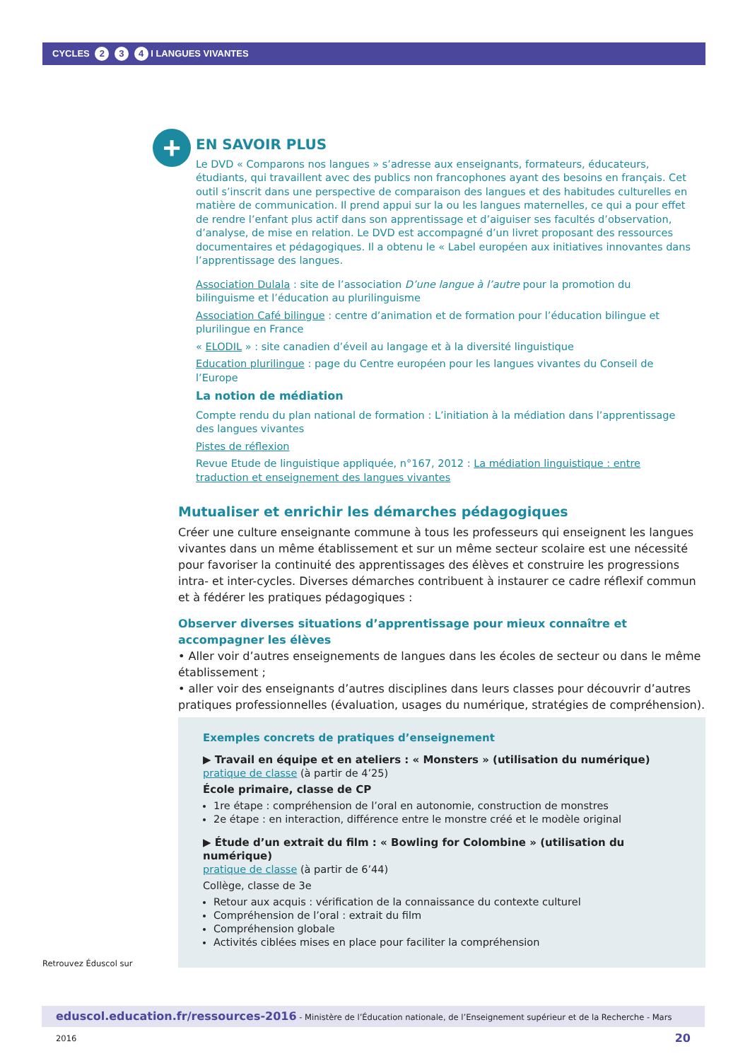CYCLES 2 3 4 I LANGUES VIVANTES
+
EN SAVOIR PLUS
Le DVD « Comparons nos langues » s’adresse aux enseignants, formateurs, éducateurs, étudiants, qui travaillent avec des publics non francophones ayant des besoins en français. Cet outil s’inscrit dans une perspective de comparaison des langues et des habitudes culturelles en matière de communication. Il prend appui sur la ou les langues maternelles, ce qui a pour effet de rendre l’enfant plus actif dans son apprentissage et d’aiguiser ses facultés d’observation, d’analyse, de mise en relation. Le DVD est accompagné d’un livret proposant des ressources documentaires et pédagogiques. Il a obtenu le « Label européen aux initiatives innovantes dans l’apprentissage des langues.
Association Dulala : site de l’association D’une langue à l’autre pour la promotion du bilinguisme et l’éducation au plurilinguisme
Association Café bilingue : centre d’animation et de formation pour l’éducation bilingue et plurilingue en France
« ELODIL » : site canadien d’éveil au langage et à la diversité linguistique
Education plurilingue : page du Centre européen pour les langues vivantes du Conseil de l’Europe
La notion de médiation
Compte rendu du plan national de formation : L’initiation à la médiation dans l’apprentissage des langues vivantes
Pistes de réflexion
Revue Etude de linguistique appliquée, n°167, 2012 : La médiation linguistique : entre traduction et enseignement des langues vivantes
Mutualiser et enrichir les démarches pédagogiques
Créer une culture enseignante commune à tous les professeurs qui enseignent les langues vivantes dans un même établissement et sur un même secteur scolaire est une nécessité pour favoriser la continuité des apprentissages des élèves et construire les progressions intra- et inter-cycles. Diverses démarches contribuent à instaurer ce cadre réflexif commun et à fédérer les pratiques pédagogiques :
Observer diverses situations d’apprentissage pour mieux connaître et accompagner les élèves
• Aller voir d’autres enseignements de langues dans les écoles de secteur ou dans le même établissement ;
• aller voir des enseignants d’autres disciplines dans leurs classes pour découvrir d’autres pratiques professionnelles (évaluation, usages du numérique, stratégies de compréhension).
Exemples concrets de pratiques d’enseignement
▶ Travail en équipe et en ateliers : « Monsters » (utilisation du numérique)
pratique de classe (à partir de 4’25)
École primaire, classe de CP
1re étape : compréhension de l’oral en autonomie, construction de monstres
2e étape : en interaction, différence entre le monstre créé et le modèle original
▶ Étude d’un extrait du film : « Bowling for Colombine » (utilisation du numérique)
pratique de classe (à partir de 6’44)
Collège, classe de 3e
Retour aux acquis : vérification de la connaissance du contexte culturel
Compréhension de l’oral : extrait du film
Compréhension globale
Activités ciblées mises en place pour faciliter la compréhension
Retrouvez Éduscol sur
eduscol.education.fr/ressources-2016 - Ministère de l’Éducation nationale, de l’Enseignement supérieur et de la Recherche - Mars 2016 20